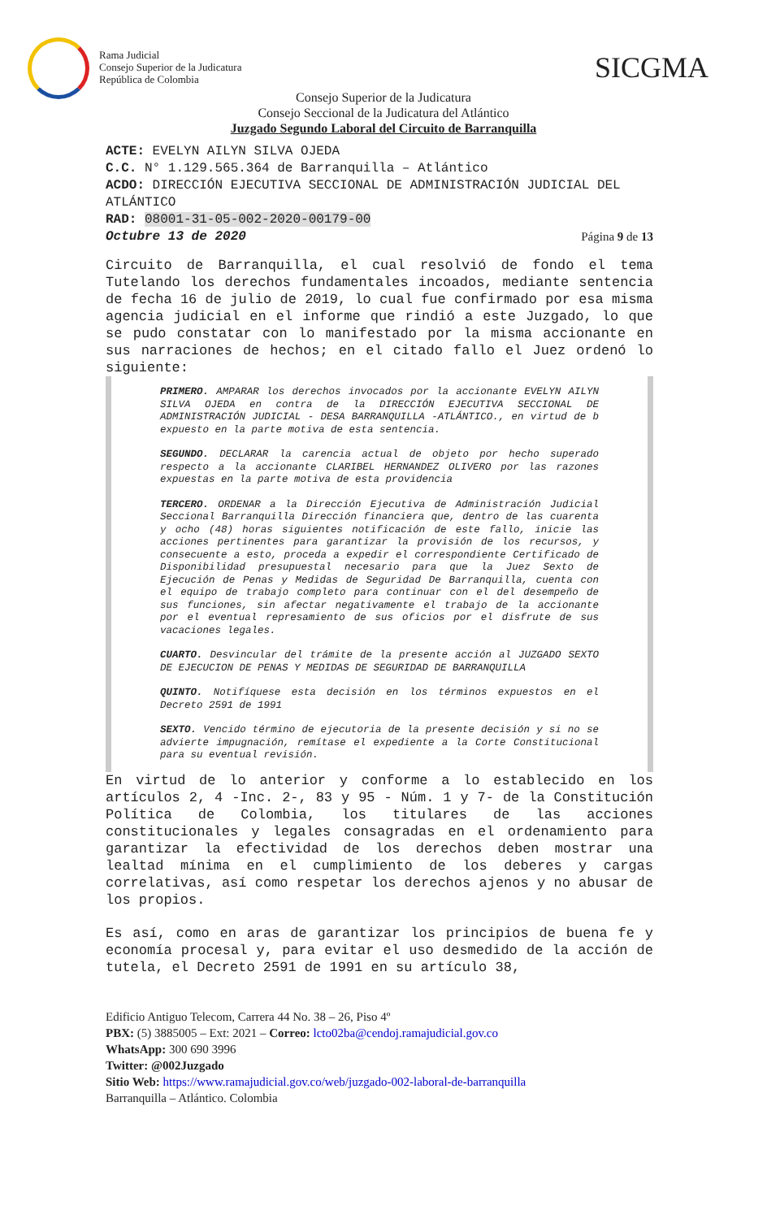Rama Judicial
Consejo Superior de la Judicatura
República de Colombia
SICGMA
Consejo Superior de la Judicatura
Consejo Seccional de la Judicatura del Atlántico
Juzgado Segundo Laboral del Circuito de Barranquilla
ACTE: EVELYN AILYN SILVA OJEDA
C.C. N° 1.129.565.364 de Barranquilla – Atlántico
ACDO: DIRECCIÓN EJECUTIVA SECCIONAL DE ADMINISTRACIÓN JUDICIAL DEL ATLÁNTICO
RAD: 08001-31-05-002-2020-00179-00
Octubre 13 de 2020 Página 9 de 13
Circuito de Barranquilla, el cual resolvió de fondo el tema Tutelando los derechos fundamentales incoados, mediante sentencia de fecha 16 de julio de 2019, lo cual fue confirmado por esa misma agencia judicial en el informe que rindió a este Juzgado, lo que se pudo constatar con lo manifestado por la misma accionante en sus narraciones de hechos; en el citado fallo el Juez ordenó lo siguiente:
PRIMERO. AMPARAR los derechos invocados por la accionante EVELYN AILYN SILVA OJEDA en contra de la DIRECCIÓN EJECUTIVA SECCIONAL DE ADMINISTRACIÓN JUDICIAL - DESA BARRANQUILLA -ATLÁNTICO., en virtud de b expuesto en la parte motiva de esta sentencia.
SEGUNDO. DECLARAR la carencia actual de objeto por hecho superado respecto a la accionante CLARIBEL HERNANDEZ OLIVERO por las razones expuestas en la parte motiva de esta providencia
TERCERO. ORDENAR a la Dirección Ejecutiva de Administración Judicial Seccional Barranquilla Dirección financiera que, dentro de las cuarenta y ocho (48) horas siguientes notificación de este fallo, inicie las acciones pertinentes para garantizar la provisión de los recursos, y consecuente a esto, proceda a expedir el correspondiente Certificado de Disponibilidad presupuestal necesario para que la Juez Sexto de Ejecución de Penas y Medidas de Seguridad De Barranquilla, cuenta con el equipo de trabajo completo para continuar con el del desempeño de sus funciones, sin afectar negativamente el trabajo de la accionante por el eventual represamiento de sus oficios por el disfrute de sus vacaciones legales.
CUARTO. Desvincular del trámite de la presente acción al JUZGADO SEXTO DE EJECUCION DE PENAS Y MEDIDAS DE SEGURIDAD DE BARRANQUILLA
QUINTO. Notifíquese esta decisión en los términos expuestos en el Decreto 2591 de 1991
SEXTO. Vencido término de ejecutoria de la presente decisión y si no se advierte impugnación, remítase el expediente a la Corte Constitucional para su eventual revisión.
En virtud de lo anterior y conforme a lo establecido en los artículos 2, 4 -Inc. 2-, 83 y 95 - Núm. 1 y 7- de la Constitución Política de Colombia, los titulares de las acciones constitucionales y legales consagradas en el ordenamiento para garantizar la efectividad de los derechos deben mostrar una lealtad mínima en el cumplimiento de los deberes y cargas correlativas, así como respetar los derechos ajenos y no abusar de los propios.
Es así, como en aras de garantizar los principios de buena fe y economía procesal y, para evitar el uso desmedido de la acción de tutela, el Decreto 2591 de 1991 en su artículo 38,
Edificio Antiguo Telecom, Carrera 44 No. 38 – 26, Piso 4º
PBX: (5) 3885005 – Ext: 2021 – Correo: lcto02ba@cendoj.ramajudicial.gov.co
WhatsApp: 300 690 3996
Twitter: @002Juzgado
Sitio Web: https://www.ramajudicial.gov.co/web/juzgado-002-laboral-de-barranquilla
Barranquilla – Atlántico. Colombia